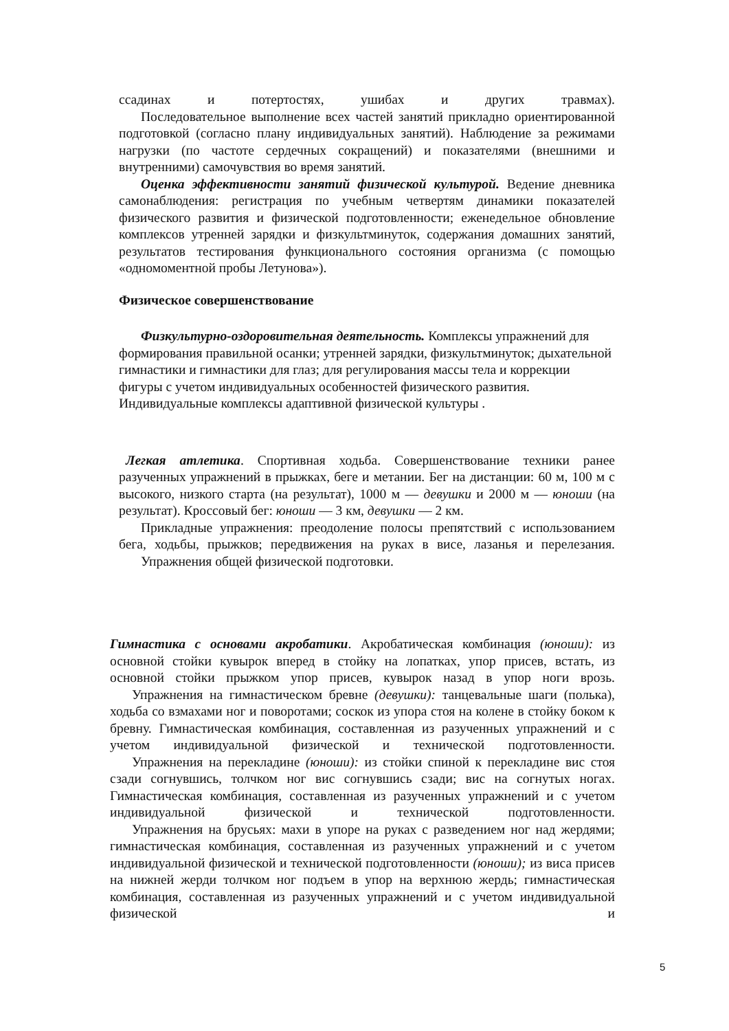ссадинах и потертостях, ушибах и других травмах).
Последовательное выполнение всех частей занятий прикладно ориентированной подготовкой (согласно плану индивидуальных занятий). Наблюдение за режимами нагрузки (по частоте сердечных сокращений) и показателями (внешними и внутренними) самочувствия во время занятий.
Оценка эффективности занятий физической культурой. Ведение дневника самонаблюдения: регистрация по учебным четвертям динамики показателей физического развития и физической подготовленности; еженедельное обновление комплексов утренней зарядки и физкультминуток, содержания домашних занятий, результатов тестирования функционального состояния организма (с помощью «одномоментной пробы Летунова»).
Физическое совершенствование
Физкультурно-оздоровительная деятельность. Комплексы упражнений для формирования правильной осанки; утренней зарядки, физкультминуток; дыхательной гимнастики и гимнастики для глаз; для регулирования массы тела и коррекции фигуры с учетом индивидуальных особенностей физического развития. Индивидуальные комплексы адаптивной физической культуры .
Легкая атлетика. Спортивная ходьба. Совершенствование техники ранее разученных упражнений в прыжках, беге и метании. Бег на дистанции: 60 м, 100 м с высокого, низкого старта (на результат), 1000 м — девушки и 2000 м — юноши (на результат). Кроссовый бег: юноши — 3 км, девушки — 2 км.
Прикладные упражнения: преодоление полосы препятствий с использованием бега, ходьбы, прыжков; передвижения на руках в висе, лазанья и перелезания.
Упражнения общей физической подготовки.
Гимнастика с основами акробатики. Акробатическая комбинация (юноши): из основной стойки кувырок вперед в стойку на лопатках, упор присев, встать, из основной стойки прыжком упор присев, кувырок назад в упор ноги врозь.
Упражнения на гимнастическом бревне (девушки): танцевальные шаги (полька), ходьба со взмахами ног и поворотами; соскок из упора стоя на колене в стойку боком к бревну. Гимнастическая комбинация, составленная из разученных упражнений и с учетом индивидуальной физической и технической подготовленности.
Упражнения на перекладине (юноши): из стойки спиной к перекладине вис стоя сзади согнувшись, толчком ног вис согнувшись сзади; вис на согнутых ногах. Гимнастическая комбинация, составленная из разученных упражнений и с учетом индивидуальной физической и технической подготовленности.
Упражнения на брусьях: махи в упоре на руках с разведением ног над жердями; гимнастическая комбинация, составленная из разученных упражнений и с учетом индивидуальной физической и технической подготовленности (юноши); из виса присев на нижней жерди толчком ног подъем в упор на верхнюю жердь; гимнастическая комбинация, составленная из разученных упражнений и с учетом индивидуальной физической и
5